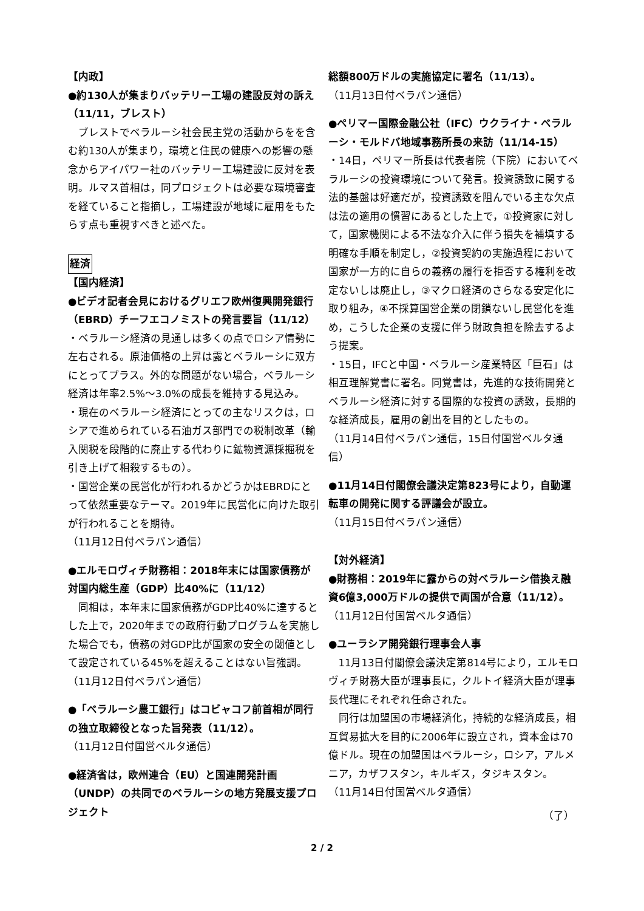【内政】
●約130人が集まりバッテリー工場の建設反対の訴え（11/11，ブレスト）
ブレストでベラルーシ社会民主党の活動からをを含む約130人が集まり，環境と住民の健康への影響の懸念からアイパワー社のバッテリー工場建設に反対を表明。ルマス首相は，同プロジェクトは必要な環境審査を経ていること指摘し，工場建設が地域に雇用をもたらす点も重視すべきと述べた。
経済
【国内経済】
●ビデオ記者会見におけるグリエフ欧州復興開発銀行（EBRD）チーフエコノミストの発言要旨（11/12）
・ベラルーシ経済の見通しは多くの点でロシア情勢に左右される。原油価格の上昇は露とベラルーシに双方にとってプラス。外的な問題がない場合，ベラルーシ経済は年率2.5%～3.0%の成長を維持する見込み。
・現在のベラルーシ経済にとっての主なリスクは，ロシアで進められている石油ガス部門での税制改革（輸入関税を段階的に廃止する代わりに鉱物資源採掘税を引き上げて相殺するもの）。
・国営企業の民営化が行われるかどうかはEBRDにとって依然重要なテーマ。2019年に民営化に向けた取引が行われることを期待。
（11月12日付ベラパン通信）
●エルモロヴィチ財務相：2018年末には国家債務が対国内総生産（GDP）比40%に（11/12）
同相は，本年末に国家債務がGDP比40%に達するとした上で，2020年までの政府行動プログラムを実施した場合でも，債務の対GDP比が国家の安全の閾値として設定されている45%を超えることはない旨強調。
（11月12日付ベラパン通信）
●「ベラルーシ農工銀行」はコビャコフ前首相が同行の独立取締役となった旨発表（11/12）。
（11月12日付国営ベルタ通信）
●経済省は，欧州連合（EU）と国連開発計画（UNDP）の共同でのベラルーシの地方発展支援プロジェクト
総額800万ドルの実施協定に署名（11/13）。
（11月13日付ベラパン通信）
●ペリマー国際金融公社（IFC）ウクライナ・ベラルーシ・モルドバ地域事務所長の来訪（11/14-15）
・14日，ペリマー所長は代表者院（下院）においてベラルーシの投資環境について発言。投資誘致に関する法的基盤は好適だが，投資誘致を阻んでいる主な欠点は法の適用の慣習にあるとした上で，①投資家に対して，国家機関による不法な介入に伴う損失を補填する明確な手順を制定し，②投資契約の実施過程において国家が一方的に自らの義務の履行を拒否する権利を改定ないしは廃止し，③マクロ経済のさらなる安定化に取り組み，④不採算国営企業の閉鎖ないし民営化を進め，こうした企業の支援に伴う財政負担を除去するよう提案。
・15日，IFCと中国・ベラルーシ産業特区「巨石」は相互理解覚書に署名。同覚書は，先進的な技術開発とベラルーシ経済に対する国際的な投資の誘致，長期的な経済成長，雇用の創出を目的としたもの。
（11月14日付ベラパン通信，15日付国営ベルタ通信）
●11月14日付閣僚会議決定第823号により，自動運転車の開発に関する評議会が設立。
（11月15日付ベラパン通信）
【対外経済】
●財務相：2019年に露からの対ベラルーシ借換え融資6億3,000万ドルの提供で両国が合意（11/12）。
（11月12日付国営ベルタ通信）
●ユーラシア開発銀行理事会人事
11月13日付閣僚会議決定第814号により，エルモロヴィチ財務大臣が理事長に，クルトイ経済大臣が理事長代理にそれぞれ任命された。
同行は加盟国の市場経済化，持続的な経済成長，相互貿易拡大を目的に2006年に設立され，資本金は70億ドル。現在の加盟国はベラルーシ，ロシア，アルメニア，カザフスタン，キルギス，タジキスタン。
（11月14日付国営ベルタ通信）
（了）
2 / 2